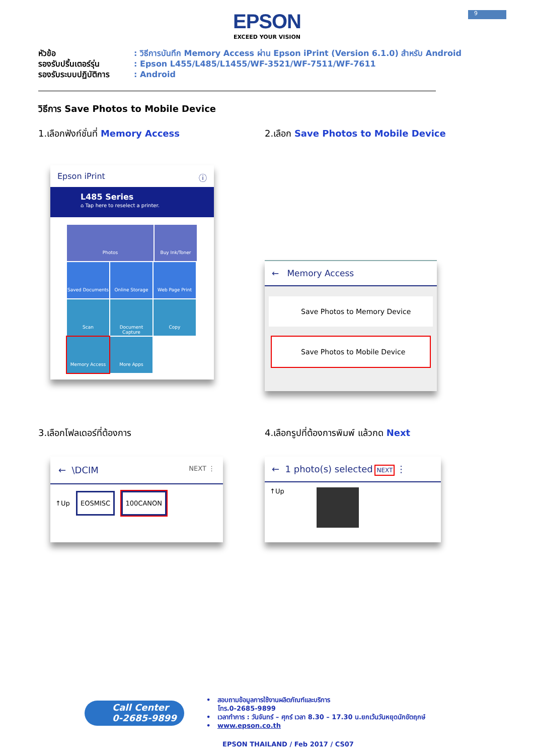9
EPSON
EXCEED YOUR VISION
หัวข้อ: วิธีการบันทึก Memory Access ผ่าน Epson iPrint (Version 6.1.0) สำหรับ Android
รองรับปริ้นเตอร์รุ่น: Epson L455/L485/L1455/WF-3521/WF-7511/WF-7611
รองรับระบบปฏิบัติการ: Android
วิธีการ Save Photos to Mobile Device
1.เลือกฟังก์ชั่นที่ Memory Access
Epson iPrint ⓘ
L485 Series
⌂ Tap here to reselect a printer.
Photos Buy Ink/Toner Saved Documents Online Storage Web Page Print Scan
Document Capture
Copy Memory Access More Apps
2.เลือก Save Photos to Mobile Device
← Memory Access
Save Photos to Memory Device
Save Photos to Mobile Device
3.เลือกโฟลเดอร์ที่ต้องการ
← \DCIM NEXT ⋮
↑Up EOSMISC 100CANON
4.เลือกรูปที่ต้องการพิมพ์ แล้วกด Next
← 1 photo(s) selected NEXT ⋮
↑Up
Call Center
0-2685-9899
• สอบถามข้อมูลการใช้งานผลิตภัณฑ์และบริการ
โทร.0-2685-9899
• เวลาทำการ : วันจันทร์ – ศุกร์ เวลา 8.30 – 17.30 น.ยกเว้นวันหยุดนักขัตฤกษ์
• www.epson.co.th
EPSON THAILAND / Feb 2017 / CS07